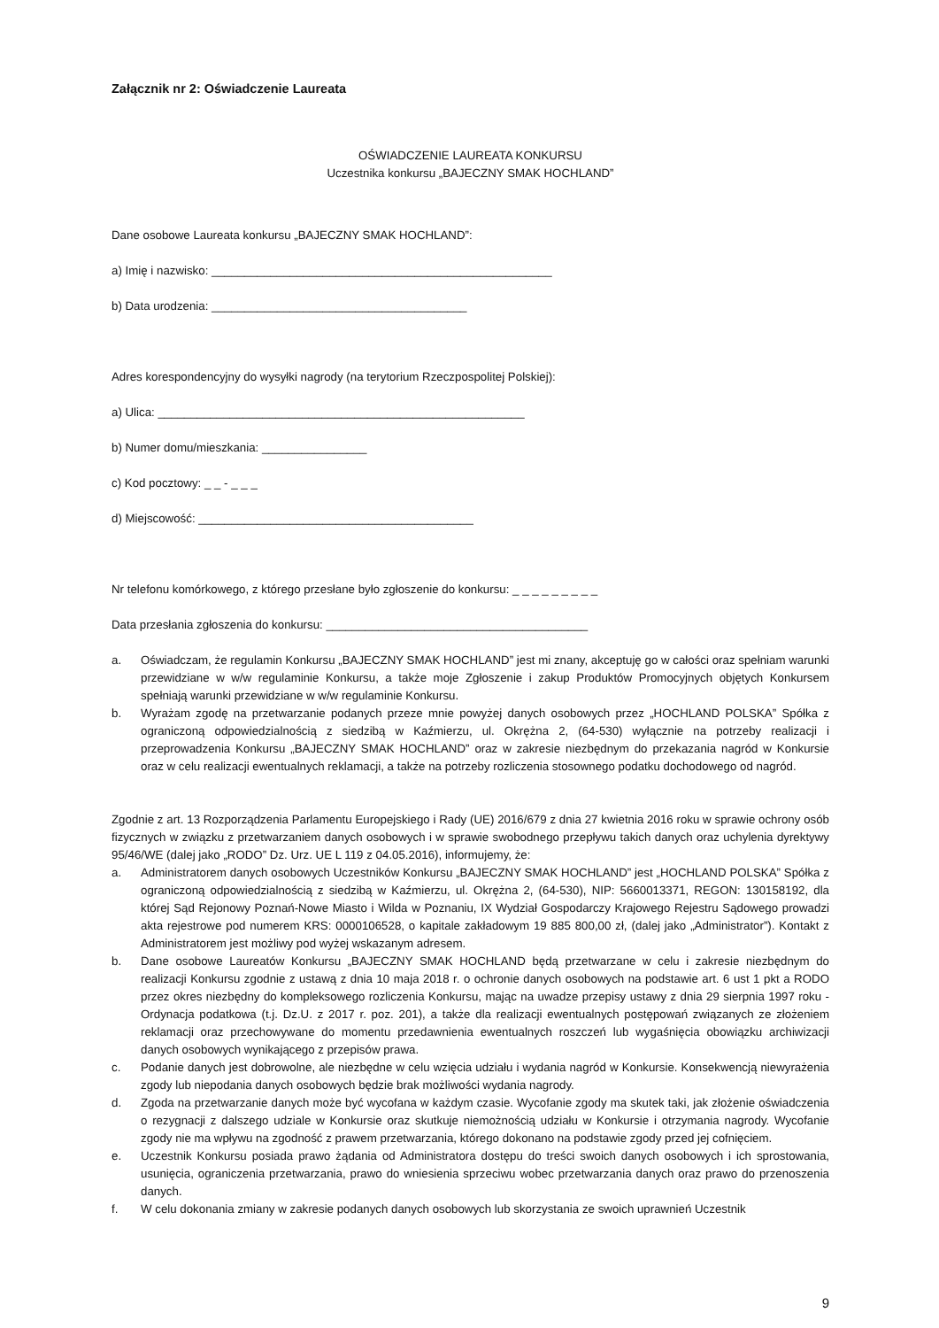Załącznik nr 2: Oświadczenie Laureata
OŚWIADCZENIE LAUREATA KONKURSU
Uczestnika konkursu „BAJECZNY SMAK HOCHLAND”
Dane osobowe Laureata konkursu „BAJECZNY SMAK HOCHLAND”:
a) Imię i nazwisko: ____________________________________________________
b) Data urodzenia: _______________________________________
Adres korespondencyjny do wysyłki nagrody (na terytorium Rzeczpospolitej Polskiej):
a) Ulica: ________________________________________________________
b) Numer domu/mieszkania: ________________
c) Kod pocztowy: _ _ - _ _ _
d) Miejscowość: __________________________________________
Nr telefonu komórkowego, z którego przesłane było zgłoszenie do konkursu: _ _ _ _ _ _ _ _ _
Data przesłania zgłoszenia do konkursu: ________________________________________
a. Oświadczam, że regulamin Konkursu „BAJECZNY SMAK HOCHLAND” jest mi znany, akceptuję go w całości oraz spełniam warunki przewidziane w w/w regulaminie Konkursu, a także moje Zgłoszenie i zakup Produktów Promocyjnych objętych Konkursem spełniają warunki przewidziane w w/w regulaminie Konkursu.
b. Wyrażam zgodę na przetwarzanie podanych przeze mnie powyżej danych osobowych przez „HOCHLAND POLSKA” Spółka z ograniczoną odpowiedzialnością z siedzibą w Kaźmierzu, ul. Okrężna 2, (64-530) wyłącznie na potrzeby realizacji i przeprowadzenia Konkursu „BAJECZNY SMAK HOCHLAND” oraz w zakresie niezbędnym do przekazania nagród w Konkursie oraz w celu realizacji ewentualnych reklamacji, a także na potrzeby rozliczenia stosownego podatku dochodowego od nagród.
Zgodnie z art. 13 Rozporządzenia Parlamentu Europejskiego i Rady (UE) 2016/679 z dnia 27 kwietnia 2016 roku w sprawie ochrony osób fizycznych w związku z przetwarzaniem danych osobowych i w sprawie swobodnego przepływu takich danych oraz uchylenia dyrektywy 95/46/WE (dalej jako „RODO” Dz. Urz. UE L 119 z 04.05.2016), informujemy, że:
a. Administratorem danych osobowych Uczestników Konkursu „BAJECZNY SMAK HOCHLAND” jest „HOCHLAND POLSKA” Spółka z ograniczoną odpowiedzialnością z siedzibą w Kaźmierzu, ul. Okrężna 2, (64-530), NIP: 5660013371, REGON: 130158192, dla której Sąd Rejonowy Poznań-Nowe Miasto i Wilda w Poznaniu, IX Wydział Gospodarczy Krajowego Rejestru Sądowego prowadzi akta rejestrowe pod numerem KRS: 0000106528, o kapitale zakładowym 19 885 800,00 zł, (dalej jako „Administrator”). Kontakt z Administratorem jest możliwy pod wyżej wskazanym adresem.
b. Dane osobowe Laureatów Konkursu „BAJECZNY SMAK HOCHLAND będą przetwarzane w celu i zakresie niezbędnym do realizacji Konkursu zgodnie z ustawą z dnia 10 maja 2018 r. o ochronie danych osobowych na podstawie art. 6 ust 1 pkt a RODO przez okres niezbędny do kompleksowego rozliczenia Konkursu, mając na uwadze przepisy ustawy z dnia 29 sierpnia 1997 roku - Ordynacja podatkowa (t.j. Dz.U. z 2017 r. poz. 201), a także dla realizacji ewentualnych postępowań związanych ze złożeniem reklamacji oraz przechowywane do momentu przedawnienia ewentualnych roszczeń lub wygaśnięcia obowiązku archiwizacji danych osobowych wynikającego z przepisów prawa.
c. Podanie danych jest dobrowolne, ale niezbędne w celu wzięcia udziału i wydania nagród w Konkursie. Konsekwencją niewyrażenia zgody lub niepodania danych osobowych będzie brak możliwości wydania nagrody.
d. Zgoda na przetwarzanie danych może być wycofana w każdym czasie. Wycofanie zgody ma skutek taki, jak złożenie oświadczenia o rezygnacji z dalszego udziale w Konkursie oraz skutkuje niemożnością udziału w Konkursie i otrzymania nagrody. Wycofanie zgody nie ma wpływu na zgodność z prawem przetwarzania, którego dokonano na podstawie zgody przed jej cofnięciem.
e. Uczestnik Konkursu posiada prawo żądania od Administratora dostępu do treści swoich danych osobowych i ich sprostowania, usunięcia, ograniczenia przetwarzania, prawo do wniesienia sprzeciwu wobec przetwarzania danych oraz prawo do przenoszenia danych.
f. W celu dokonania zmiany w zakresie podanych danych osobowych lub skorzystania ze swoich uprawnień Uczestnik
9